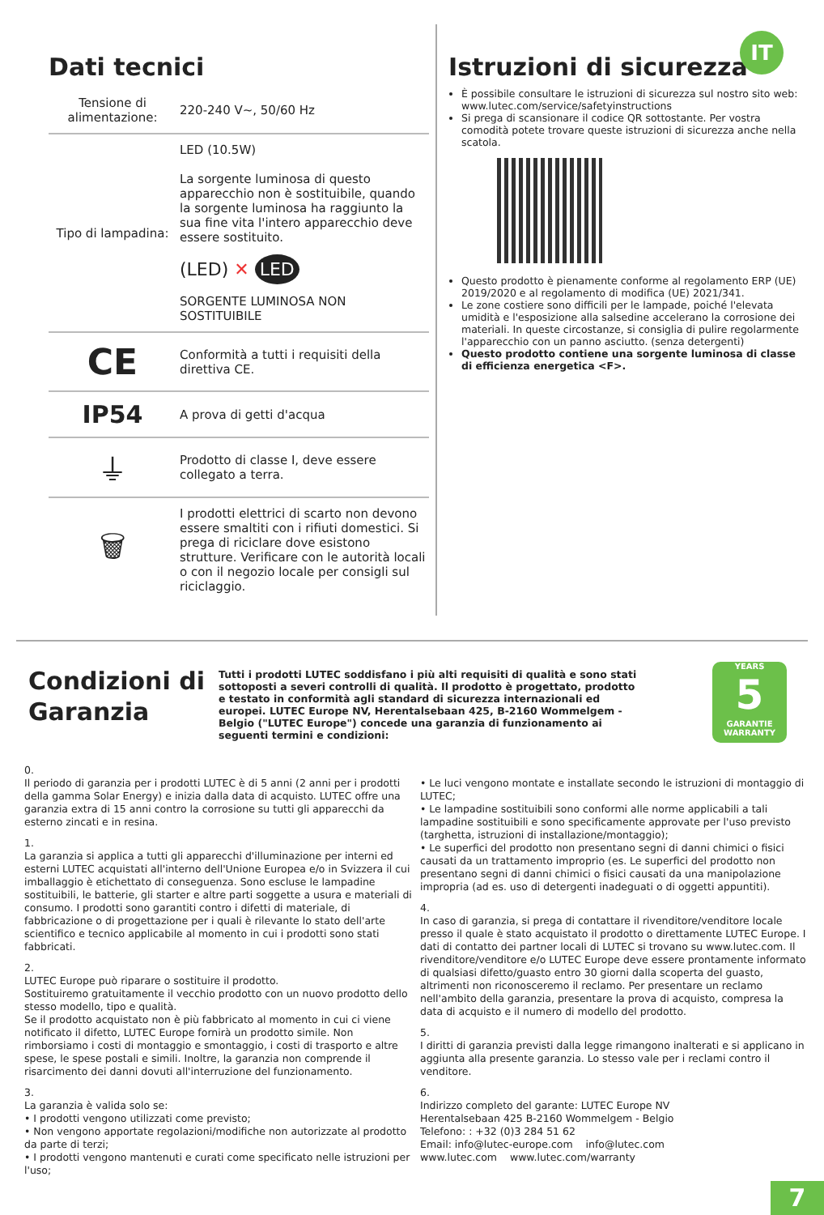IT
Dati tecnici
| Tensione di alimentazione: | 220-240 V~, 50/60 Hz |
| Tipo di lampadina: | LED (10.5W) La sorgente luminosa di questo apparecchio non è sostituibile, quando la sorgente luminosa ha raggiunto la sua fine vita l'intero apparecchio deve essere sostituito. (LED) ✕ LED SORGENTE LUMINOSA NON SOSTITUIBILE |
| CE | Conformità a tutti i requisiti della direttiva CE. |
| IP54 | A prova di getti d'acqua |
| ⏚ | Prodotto di classe I, deve essere collegato a terra. |
| 🗑 | I prodotti elettrici di scarto non devono essere smaltiti con i rifiuti domestici. Si prega di riciclare dove esistono strutture. Verificare con le autorità locali o con il negozio locale per consigli sul riciclaggio. |
Istruzioni di sicurezza
È possibile consultare le istruzioni di sicurezza sul nostro sito web: www.lutec.com/service/safetyinstructions
Si prega di scansionare il codice QR sottostante. Per vostra comodità potete trovare queste istruzioni di sicurezza anche nella scatola.
Questo prodotto è pienamente conforme al regolamento ERP (UE) 2019/2020 e al regolamento di modifica (UE) 2021/341.
Le zone costiere sono difficili per le lampade, poiché l'elevata umidità e l'esposizione alla salsedine accelerano la corrosione dei materiali. In queste circostanze, si consiglia di pulire regolarmente l'apparecchio con un panno asciutto. (senza detergenti)
Questo prodotto contiene una sorgente luminosa di classe di efficienza energetica <F>.
Condizioni di Garanzia
Tutti i prodotti LUTEC soddisfano i più alti requisiti di qualità e sono stati sottoposti a severi controlli di qualità. Il prodotto è progettato, prodotto e testato in conformità agli standard di sicurezza internazionali ed europei. LUTEC Europe NV, Herentalsebaan 425, B-2160 Wommelgem - Belgio ("LUTEC Europe") concede una garanzia di funzionamento ai seguenti termini e condizioni:
YEARS
5
GARANTIE
WARRANTY
0.
Il periodo di garanzia per i prodotti LUTEC è di 5 anni (2 anni per i prodotti della gamma Solar Energy) e inizia dalla data di acquisto. LUTEC offre una garanzia extra di 15 anni contro la corrosione su tutti gli apparecchi da esterno zincati e in resina.
1.
La garanzia si applica a tutti gli apparecchi d'illuminazione per interni ed esterni LUTEC acquistati all'interno dell'Unione Europea e/o in Svizzera il cui imballaggio è etichettato di conseguenza. Sono escluse le lampadine sostituibili, le batterie, gli starter e altre parti soggette a usura e materiali di consumo. I prodotti sono garantiti contro i difetti di materiale, di fabbricazione o di progettazione per i quali è rilevante lo stato dell'arte scientifico e tecnico applicabile al momento in cui i prodotti sono stati fabbricati.
2.
LUTEC Europe può riparare o sostituire il prodotto.
Sostituiremo gratuitamente il vecchio prodotto con un nuovo prodotto dello stesso modello, tipo e qualità.
Se il prodotto acquistato non è più fabbricato al momento in cui ci viene notificato il difetto, LUTEC Europe fornirà un prodotto simile. Non rimborsiamo i costi di montaggio e smontaggio, i costi di trasporto e altre spese, le spese postali e simili. Inoltre, la garanzia non comprende il risarcimento dei danni dovuti all'interruzione del funzionamento.
3.
La garanzia è valida solo se:
• I prodotti vengono utilizzati come previsto;
• Non vengono apportate regolazioni/modifiche non autorizzate al prodotto da parte di terzi;
• I prodotti vengono mantenuti e curati come specificato nelle istruzioni per l'uso;
• Le luci vengono montate e installate secondo le istruzioni di montaggio di LUTEC;
• Le lampadine sostituibili sono conformi alle norme applicabili a tali lampadine sostituibili e sono specificamente approvate per l'uso previsto (targhetta, istruzioni di installazione/montaggio);
• Le superfici del prodotto non presentano segni di danni chimici o fisici causati da un trattamento improprio (es. Le superfici del prodotto non presentano segni di danni chimici o fisici causati da una manipolazione impropria (ad es. uso di detergenti inadeguati o di oggetti appuntiti).
4.
In caso di garanzia, si prega di contattare il rivenditore/venditore locale presso il quale è stato acquistato il prodotto o direttamente LUTEC Europe. I dati di contatto dei partner locali di LUTEC si trovano su www.lutec.com. Il rivenditore/venditore e/o LUTEC Europe deve essere prontamente informato di qualsiasi difetto/guasto entro 30 giorni dalla scoperta del guasto, altrimenti non riconosceremo il reclamo. Per presentare un reclamo nell'ambito della garanzia, presentare la prova di acquisto, compresa la data di acquisto e il numero di modello del prodotto.
5.
I diritti di garanzia previsti dalla legge rimangono inalterati e si applicano in aggiunta alla presente garanzia. Lo stesso vale per i reclami contro il venditore.
6.
Indirizzo completo del garante: LUTEC Europe NV
Herentalsebaan 425 B-2160 Wommelgem - Belgio
Telefono: : +32 (0)3 284 51 62
Email: info@lutec-europe.com info@lutec.com
www.lutec.com www.lutec.com/warranty
7